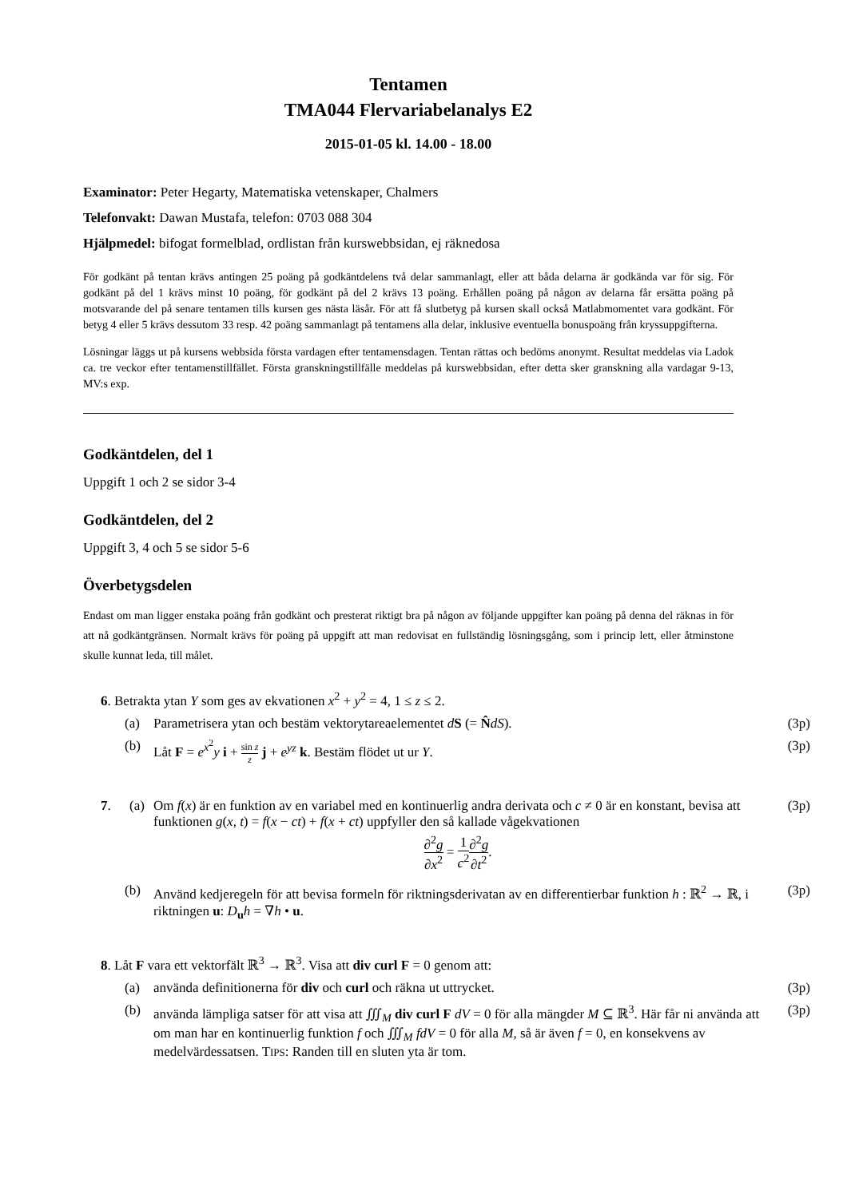Tentamen
TMA044 Flervariabelanalys E2
2015-01-05 kl. 14.00 - 18.00
Examinator: Peter Hegarty, Matematiska vetenskaper, Chalmers
Telefonvakt: Dawan Mustafa, telefon: 0703 088 304
Hjälpmedel: bifogat formelblad, ordlistan från kurswebbsidan, ej räknedosa
För godkänt på tentan krävs antingen 25 poäng på godkäntdelens två delar sammanlagt, eller att båda delarna är godkända var för sig. För godkänt på del 1 krävs minst 10 poäng, för godkänt på del 2 krävs 13 poäng. Erhållen poäng på någon av delarna får ersätta poäng på motsvarande del på senare tentamen tills kursen ges nästa läsår. För att få slutbetyg på kursen skall också Matlabmomentet vara godkänt. För betyg 4 eller 5 krävs dessutom 33 resp. 42 poäng sammanlagt på tentamens alla delar, inklusive eventuella bonuspoäng från kryssuppgifterna.
Lösningar läggs ut på kursens webbsida första vardagen efter tentamensdagen. Tentan rättas och bedöms anonymt. Resultat meddelas via Ladok ca. tre veckor efter tentamenstillfället. Första granskningstillfälle meddelas på kurswebbsidan, efter detta sker granskning alla vardagar 9-13, MV:s exp.
Godkäntdelen, del 1
Uppgift 1 och 2 se sidor 3-4
Godkäntdelen, del 2
Uppgift 3, 4 och 5 se sidor 5-6
Överbetygsdelen
Endast om man ligger enstaka poäng från godkänt och presterat riktigt bra på någon av följande uppgifter kan poäng på denna del räknas in för att nå godkäntgränsen. Normalt krävs för poäng på uppgift att man redovisat en fullständig lösningsgång, som i princip lett, eller åtminstone skulle kunnat leda, till målet.
6. Betrakta ytan Y som ges av ekvationen x<sup>2</sup> + y<sup>2</sup> = 4, 1 ≤ z ≤ 2.
(a) Parametrisera ytan och bestäm vektorytareaelementet dS (= N̂dS). (3p)
(b) Låt F = e<sup>x<sup>2</sup></sup>y i + sin z z j + e<sup>yz</sup> k. Bestäm flödet ut ur Y. (3p)
7. (a) Om f(x) är en funktion av en variabel med en kontinuerlig andra derivata och c ≠ 0 är en konstant, bevisa att funktionen g(x, t) = f(x − ct) + f(x + ct) uppfyller den så kallade vågekvationen
∂<sup>2</sup>g ∂x<sup>2</sup> = 1 c<sup>2</sup>∂<sup>2</sup>g ∂t<sup>2</sup>. (3p)
(b) Använd kedjeregeln för att bevisa formeln för riktningsderivatan av en differentierbar funktion h : ℝ<sup>2</sup> → ℝ, i riktningen u: D<sub>u</sub>h = ∇h • u. (3p)
8. Låt F vara ett vektorfält ℝ<sup>3</sup> → ℝ<sup>3</sup>. Visa att div curl F = 0 genom att:
(a) använda definitionerna för div och curl och räkna ut uttrycket. (3p)
(b) använda lämpliga satser för att visa att ∭<sub>M</sub> div curl F dV = 0 för alla mängder M ⊆ ℝ<sup>3</sup>. Här får ni använda att om man har en kontinuerlig funktion f och ∭<sub>M</sub> fdV = 0 för alla M, så är även f = 0, en konsekvens av medelvärdessatsen. TIPS: Randen till en sluten yta är tom. (3p)